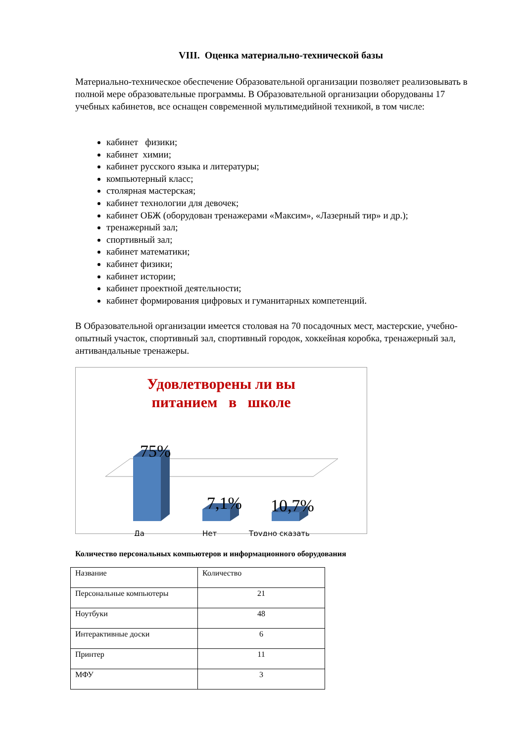VIII. Оценка материально-технической базы
Материально-техническое обеспечение Образовательной организации позволяет реализовывать в полной мере образовательные программы. В Образовательной организации оборудованы 17 учебных кабинетов, все оснащен современной мультимедийной техникой, в том числе:
кабинет физики;
кабинет химии;
кабинет русского языка и литературы;
компьютерный класс;
столярная мастерская;
кабинет технологии для девочек;
кабинет ОБЖ (оборудован тренажерами «Максим», «Лазерный тир» и др.);
тренажерный зал;
спортивный зал;
кабинет математики;
кабинет физики;
кабинет истории;
кабинет проектной деятельности;
кабинет формирования цифровых и гуманитарных компетенций.
В Образовательной организации имеется столовая на 70 посадочных мест, мастерские, учебно-опытный участок, спортивный зал, спортивный городок, хоккейная коробка, тренажерный зал, антивандальные тренажеры.
Удовлетворены ли вы
питанием в школе
75%
7,1%
10,7%
Да
Нет
Трудно сказать
Количество персональных компьютеров и информационного оборудования
| Название | Количество |
| Персональные компьютеры | 21 |
| Ноутбуки | 48 |
| Интерактивные доски | 6 |
| Принтер | 11 |
| МФУ | 3 |